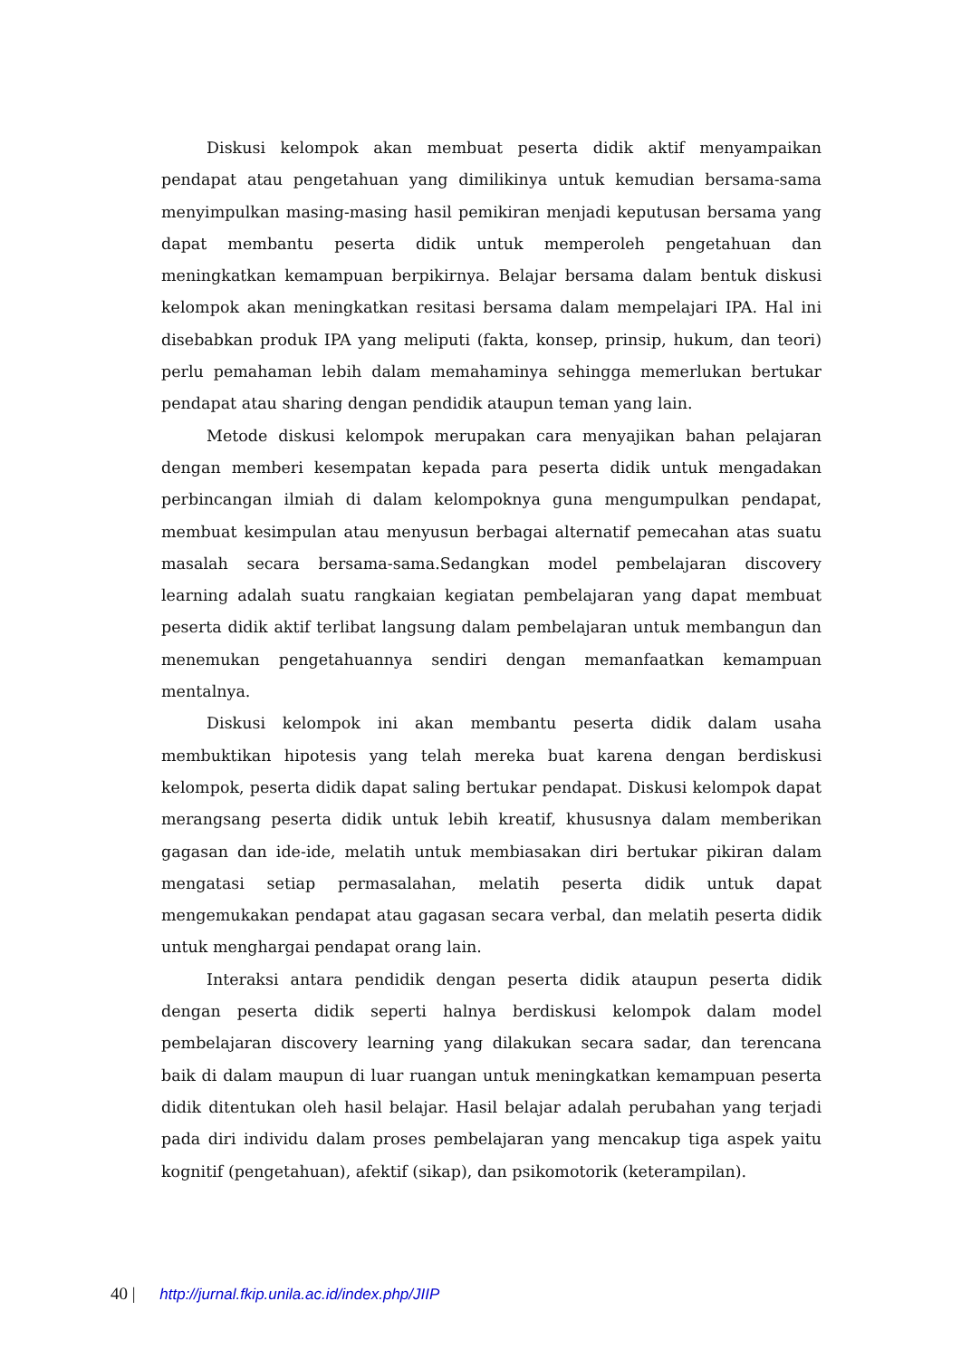Diskusi kelompok akan membuat peserta didik aktif menyampaikan pendapat atau pengetahuan yang dimilikinya untuk kemudian bersama-sama menyimpulkan masing-masing hasil pemikiran menjadi keputusan bersama yang dapat membantu peserta didik untuk memperoleh pengetahuan dan meningkatkan kemampuan berpikirnya. Belajar bersama dalam bentuk diskusi kelompok akan meningkatkan resitasi bersama dalam mempelajari IPA. Hal ini disebabkan produk IPA yang meliputi (fakta, konsep, prinsip, hukum, dan teori) perlu pemahaman lebih dalam memahaminya sehingga memerlukan bertukar pendapat atau sharing dengan pendidik ataupun teman yang lain.
Metode diskusi kelompok merupakan cara menyajikan bahan pelajaran dengan memberi kesempatan kepada para peserta didik untuk mengadakan perbincangan ilmiah di dalam kelompoknya guna mengumpulkan pendapat, membuat kesimpulan atau menyusun berbagai alternatif pemecahan atas suatu masalah secara bersama-sama.Sedangkan model pembelajaran discovery learning adalah suatu rangkaian kegiatan pembelajaran yang dapat membuat peserta didik aktif terlibat langsung dalam pembelajaran untuk membangun dan menemukan pengetahuannya sendiri dengan memanfaatkan kemampuan mentalnya.
Diskusi kelompok ini akan membantu peserta didik dalam usaha membuktikan hipotesis yang telah mereka buat karena dengan berdiskusi kelompok, peserta didik dapat saling bertukar pendapat. Diskusi kelompok dapat merangsang peserta didik untuk lebih kreatif, khususnya dalam memberikan gagasan dan ide-ide, melatih untuk membiasakan diri bertukar pikiran dalam mengatasi setiap permasalahan, melatih peserta didik untuk dapat mengemukakan pendapat atau gagasan secara verbal, dan melatih peserta didik untuk menghargai pendapat orang lain.
Interaksi antara pendidik dengan peserta didik ataupun peserta didik dengan peserta didik seperti halnya berdiskusi kelompok dalam model pembelajaran discovery learning yang dilakukan secara sadar, dan terencana baik di dalam maupun di luar ruangan untuk meningkatkan kemampuan peserta didik ditentukan oleh hasil belajar. Hasil belajar adalah perubahan yang terjadi pada diri individu dalam proses pembelajaran yang mencakup tiga aspek yaitu kognitif (pengetahuan), afektif (sikap), dan psikomotorik (keterampilan).
40 | http://jurnal.fkip.unila.ac.id/index.php/JIIP